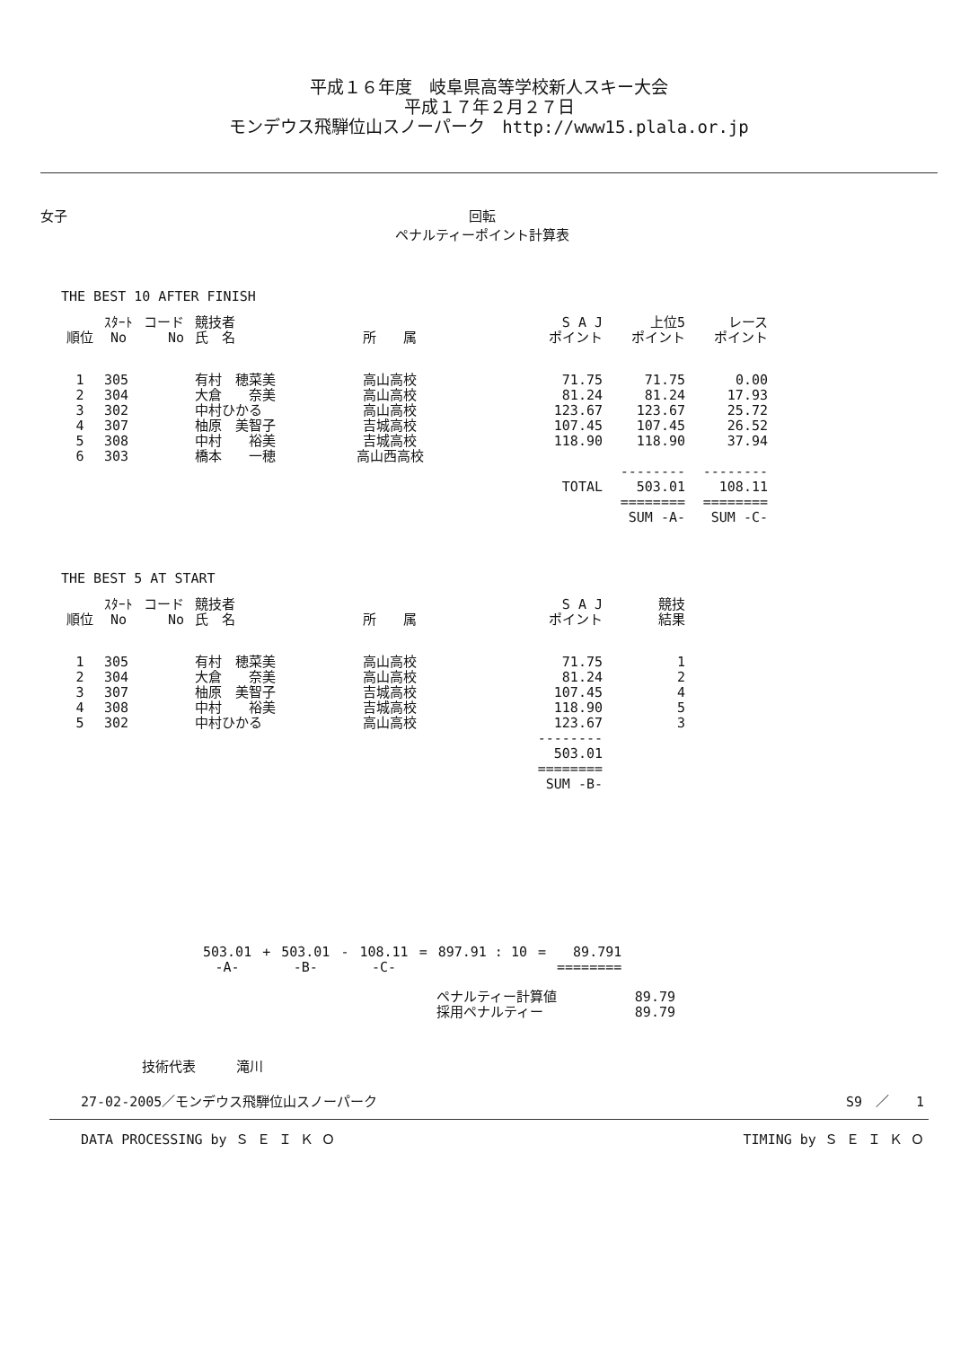平成１６年度　岐阜県高等学校新人スキー大会
平成１７年２月２７日
モンデウス飛騨位山スノーパーク　http://www15.plala.or.jp
女子 回転
ペナルティーポイント計算表
THE BEST 10 AFTER FINISH
| 順位 | ｽﾀｰﾄ No | コード No | 競技者 氏 名 | 所 属 | S A J ポイント | 上位5 ポイント | レース ポイント |
| --- | --- | --- | --- | --- | --- | --- | --- |
| 1 | 305 | | 有村 穂菜美 | 高山高校 | 71.75 | 71.75 | 0.00 |
| 2 | 304 | | 大倉 奈美 | 高山高校 | 81.24 | 81.24 | 17.93 |
| 3 | 302 | | 中村ひかる | 高山高校 | 123.67 | 123.67 | 25.72 |
| 4 | 307 | | 柚原 美智子 | 吉城高校 | 107.45 | 107.45 | 26.52 |
| 5 | 308 | | 中村 裕美 | 吉城高校 | 118.90 | 118.90 | 37.94 |
| 6 | 303 | | 橋本 一穂 | 高山西高校 | | | |
| | | | | | | -------- | -------- |
| | | | | | TOTAL | 503.01 | 108.11 |
| | | | | | | ======== | ======== |
| | | | | | | SUM -A- | SUM -C- |
THE BEST 5 AT START
| 順位 | ｽﾀｰﾄ No | コード No | 競技者 氏 名 | 所 属 | S A J ポイント | 競技 結果 |
| --- | --- | --- | --- | --- | --- | --- |
| 1 | 305 | | 有村 穂菜美 | 高山高校 | 71.75 | 1 |
| 2 | 304 | | 大倉 奈美 | 高山高校 | 81.24 | 2 |
| 3 | 307 | | 柚原 美智子 | 吉城高校 | 107.45 | 4 |
| 4 | 308 | | 中村 裕美 | 吉城高校 | 118.90 | 5 |
| 5 | 302 | | 中村ひかる | 高山高校 | 123.67 | 3 |
| | | | | | -------- | |
| | | | | | 503.01 | |
| | | | | | ======== | |
| | | | | | SUM -B- | |
| 503.01 | + | 503.01 | - | 108.11 | = | 897.91 : 10 | = | 89.791 |
| -A- | | -B- | | -C- | | | | ======== |
| ペナルティー計算値 | 89.79 |
| 採用ペナルティー | 89.79 |
技術代表　　　滝川
27-02-2005／モンデウス飛騨位山スノーパーク S9　／　　1
DATA PROCESSING by Ｓ Ｅ Ｉ Ｋ Ｏ TIMING by Ｓ Ｅ Ｉ Ｋ Ｏ